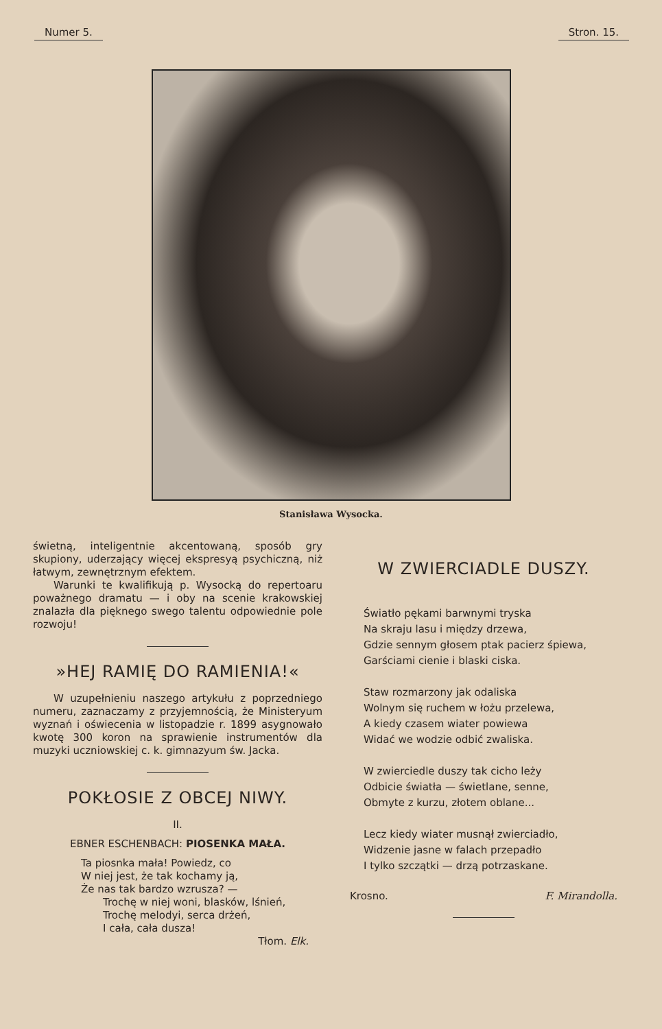Numer 5. Stron. 15.
Stanisława Wysocka.
świetną, inteligentnie akcentowaną, sposób gry skupiony, uderzający więcej ekspresyą psychiczną, niż łatwym, zewnętrznym efektem.
Warunki te kwalifikują p. Wysocką do repertoaru poważnego dramatu — i oby na scenie krakowskiej znalazła dla pięknego swego talentu odpowiednie pole rozwoju!
»HEJ RAMIĘ DO RAMIENIA!«
W uzupełnieniu naszego artykułu z poprzedniego numeru, zaznaczamy z przyjemnością, że Ministeryum wyznań i oświecenia w listopadzie r. 1899 asygnowało kwotę 300 koron na sprawienie instrumentów dla muzyki uczniowskiej c. k. gimnazyum św. Jacka.
POKŁOSIE Z OBCEJ NIWY.
II.
EBNER ESCHENBACH: PIOSENKA MAŁA.
Ta piosnka mała! Powiedz, co
W niej jest, że tak kochamy ją,
Że nas tak bardzo wzrusza? —
Trochę w niej woni, blasków, lśnień,
Trochę melodyi, serca drżeń,
I cała, cała dusza!
Tłom. Elk.
W ZWIERCIADLE DUSZY.
Światło pękami barwnymi tryska
Na skraju lasu i między drzewa,
Gdzie sennym głosem ptak pacierz śpiewa,
Garściami cienie i blaski ciska.
Staw rozmarzony jak odaliska
Wolnym się ruchem w łożu przelewa,
A kiedy czasem wiater powiewa
Widać we wodzie odbić zwaliska.
W zwierciedle duszy tak cicho leży
Odbicie światła — świetlane, senne,
Obmyte z kurzu, złotem oblane...
Lecz kiedy wiater musnął zwierciadło,
Widzenie jasne w falach przepadło
I tylko szczątki — drzą potrzaskane.
Krosno. F. Mirandolla.